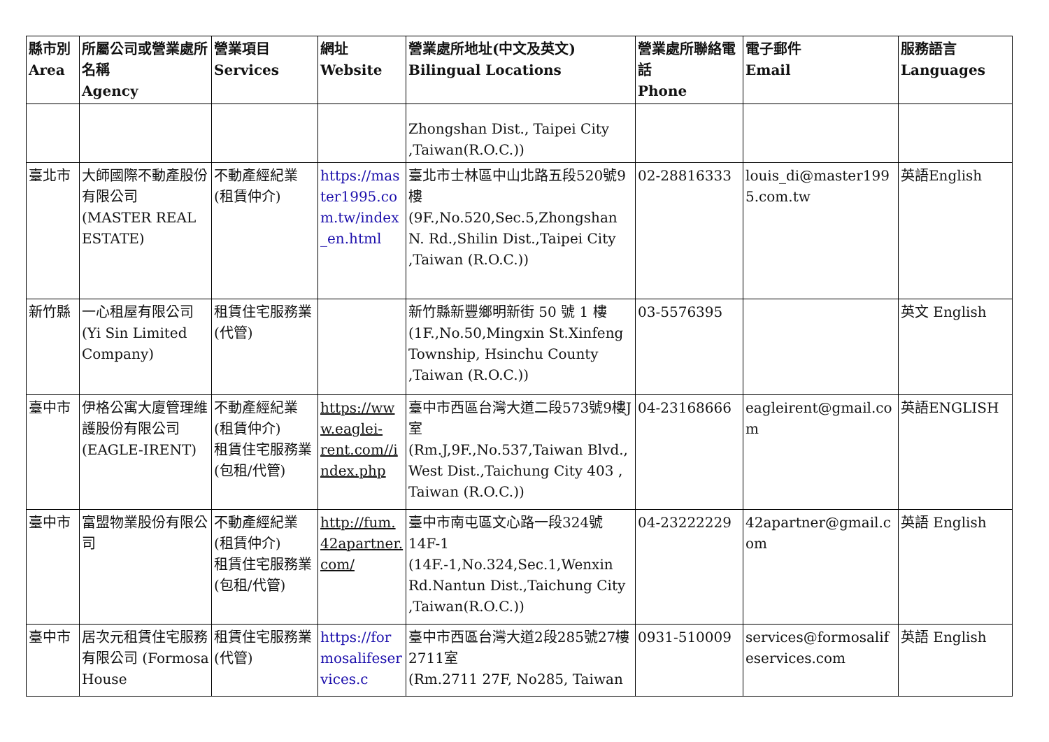| 縣市別 Area | 所屬公司或營業處所名稱 Agency | 營業項目 Services | 網址 Website | 營業處所地址(中文及英文) Bilingual Locations | 營業處所聯絡電話 Phone | 電子郵件 Email | 服務語言 Languages |
| --- | --- | --- | --- | --- | --- | --- | --- |
| | | | | Zhongshan Dist., Taipei City ,Taiwan(R.O.C.)) | | | |
| 臺北市 | 大師國際不動產股份有限公司 (MASTER REAL ESTATE) | 不動產經紀業(租賃仲介) | https://master1995.com.tw/index_en.html | 臺北市士林區中山北路五段520號9樓 (9F.,No.520,Sec.5,Zhongshan N. Rd.,Shilin Dist.,Taipei City ,Taiwan (R.O.C.)) | 02-28816333 | louis_di@master1995.com.tw | 英語English |
| 新竹縣 | 一心租屋有限公司 (Yi Sin Limited Company) | 租賃住宅服務業(代管) | | 新竹縣新豐鄉明新街 50 號 1 樓 (1F.,No.50,Mingxin St.Xinfeng Township, Hsinchu County ,Taiwan (R.O.C.)) | 03-5576395 | | 英文 English |
| 臺中市 | 伊格公寓大廈管理維護股份有限公司 (EAGLE-IRENT) | 不動產經紀業(租賃仲介) 租賃住宅服務業(包租/代管) | https://www.eaglei-rent.com//index.php | 臺中市西區台灣大道二段573號9樓J室 (Rm.J,9F.,No.537,Taiwan Blvd., West Dist.,Taichung City 403 , Taiwan (R.O.C.)) | 04-23168666 | eagleirent@gmail.com | 英語ENGLISH |
| 臺中市 | 富盟物業股份有限公司 | 不動產經紀業(租賃仲介) 租賃住宅服務業(包租/代管) | http://fum.42apartner.com/ | 臺中市南屯區文心路一段324號14F-1 (14F.-1,No.324,Sec.1,Wenxin Rd.Nantun Dist.,Taichung City ,Taiwan(R.O.C.)) | 04-23222229 | 42apartner@gmail.com | 英語 English |
| 臺中市 | 居次元租賃住宅服務有限公司 (Formosa House | 租賃住宅服務業(代管) | https://formosalifeservices.c | 臺中市西區台灣大道2段285號27樓2711室 (Rm.2711 27F, No285, Taiwan | 0931-510009 | services@formosalifeservices.com | 英語 English |